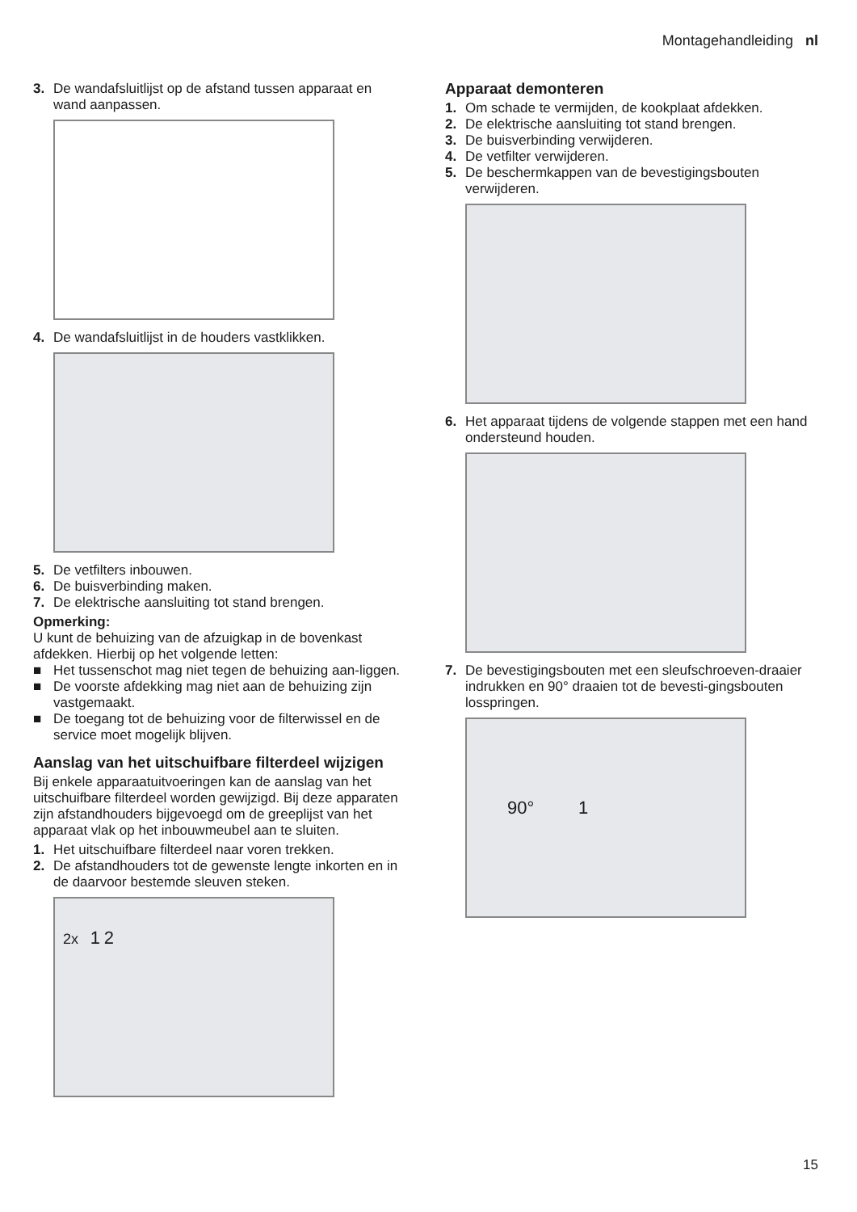Montagehandleiding nl
3. De wandafsluitlijst op de afstand tussen apparaat en wand aanpassen.
4. De wandafsluitlijst in de houders vastklikken.
5. De vetfilters inbouwen.
6. De buisverbinding maken.
7. De elektrische aansluiting tot stand brengen.
Opmerking:
U kunt de behuizing van de afzuigkap in de bovenkast afdekken. Hierbij op het volgende letten:
■ Het tussenschot mag niet tegen de behuizing aan-liggen.
■ De voorste afdekking mag niet aan de behuizing zijn vastgemaakt.
■ De toegang tot de behuizing voor de filterwissel en de service moet mogelijk blijven.
Aanslag van het uitschuifbare filterdeel wijzigen
Bij enkele apparaatuitvoeringen kan de aanslag van het uitschuifbare filterdeel worden gewijzigd. Bij deze apparaten zijn afstandhouders bijgevoegd om de greeplijst van het apparaat vlak op het inbouwmeubel aan te sluiten.
1. Het uitschuifbare filterdeel naar voren trekken.
2. De afstandhouders tot de gewenste lengte inkorten en in de daarvoor bestemde sleuven steken.
2x 1 2
Apparaat demonteren
1. Om schade te vermijden, de kookplaat afdekken.
2. De elektrische aansluiting tot stand brengen.
3. De buisverbinding verwijderen.
4. De vetfilter verwijderen.
5. De beschermkappen van de bevestigingsbouten verwijderen.
6. Het apparaat tijdens de volgende stappen met een hand ondersteund houden.
7. De bevestigingsbouten met een sleufschroeven-draaier indrukken en 90° draaien tot de bevesti-gingsbouten losspringen.
90° 1
15